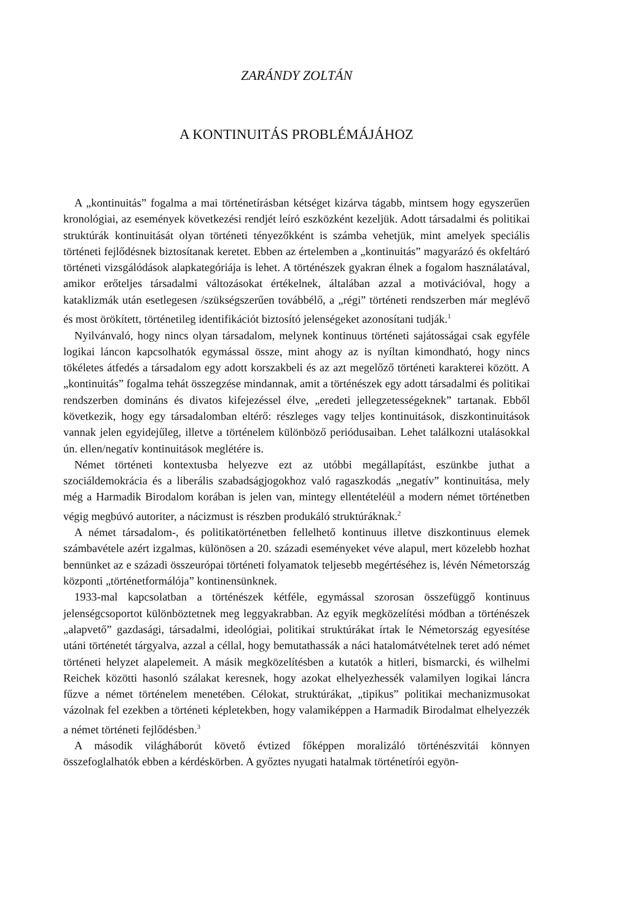ZARÁNDY ZOLTÁN
A KONTINUITÁS PROBLÉMÁJÁHOZ
A „kontinuitás” fogalma a mai történetírásban kétséget kizárva tágabb, mintsem hogy egyszerűen kronológiai, az események következési rendjét leíró eszközként kezeljük. Adott társadalmi és politikai struktúrák kontinuitását olyan történeti tényezőkként is számba vehetjük, mint amelyek speciális történeti fejlődésnek biztosítanak keretet. Ebben az értelemben a „kontinuitás” magyarázó és okfeltáró történeti vizsgálódások alapkategóriája is lehet. A történészek gyakran élnek a fogalom használatával, amikor erőteljes társadalmi változásokat értékelnek, általában azzal a motivációval, hogy a kataklizmák után esetlegesen /szükségszerűen továbbélő, a „régi” történeti rendszerben már meglévő és most örökített, történetileg identifikációt biztosító jelenségeket azonosítani tudják.<sup>1</sup>
Nyilvánvaló, hogy nincs olyan társadalom, melynek kontinuus történeti sajátosságai csak egyféle logikai láncon kapcsolhatók egymással össze, mint ahogy az is nyíltan kimondható, hogy nincs tökéletes átfedés a társadalom egy adott korszakbeli és az azt megelőző történeti karakterei között. A „kontinuitás” fogalma tehát összegzése mindannak, amit a történészek egy adott társadalmi és politikai rendszerben domináns és divatos kifejezéssel élve, „eredeti jellegzetességeknek” tartanak. Ebből következik, hogy egy társadalomban eltérő: részleges vagy teljes kontinuitások, diszkontinuitások vannak jelen egyidejűleg, illetve a történelem különböző periódusaiban. Lehet találkozni utalásokkal ún. ellen/negatív kontinuitások meglétére is.
Német történeti kontextusba helyezve ezt az utóbbi megállapítást, eszünkbe juthat a szociáldemokrácia és a liberális szabadságjogokhoz való ragaszkodás „negatív” kontinuitása, mely még a Harmadik Birodalom korában is jelen van, mintegy ellentételéül a modern német történetben végig megbúvó autoriter, a nácizmust is részben produkáló struktúráknak.<sup>2</sup>
A német társadalom-, és politikatörténetben fellelhető kontinuus illetve diszkontinuus elemek számbavétele azért izgalmas, különösen a 20. századi eseményeket véve alapul, mert közelebb hozhat bennünket az e századi összeurópai történeti folyamatok teljesebb megértéséhez is, lévén Németország központi „történetformálója” kontinensünknek.
1933-mal kapcsolatban a történészek kétféle, egymással szorosan összefüggő kontinuus jelenségcsoportot különböztetnek meg leggyakrabban. Az egyik megközelítési módban a történészek „alapvető” gazdasági, társadalmi, ideológiai, politikai struktúrákat írtak le Németország egyesítése utáni történetét tárgyalva, azzal a céllal, hogy bemutathassák a náci hatalomátvételnek teret adó német történeti helyzet alapelemeit. A másik megközelítésben a kutatók a hitleri, bismarcki, és wilhelmi Reichek közötti hasonló szálakat keresnek, hogy azokat elhelyezhessék valamilyen logikai láncra fűzve a német történelem menetében. Célokat, struktúrákat, „tipikus” politikai mechanizmusokat vázolnak fel ezekben a történeti képletekben, hogy valamiképpen a Harmadik Birodalmat elhelyezzék a német történeti fejlődésben.<sup>3</sup>
A második világháborút követő évtized főképpen moralizáló történészvitái könnyen összefoglalhatók ebben a kérdéskörben. A győztes nyugati hatalmak történetírói egyön-